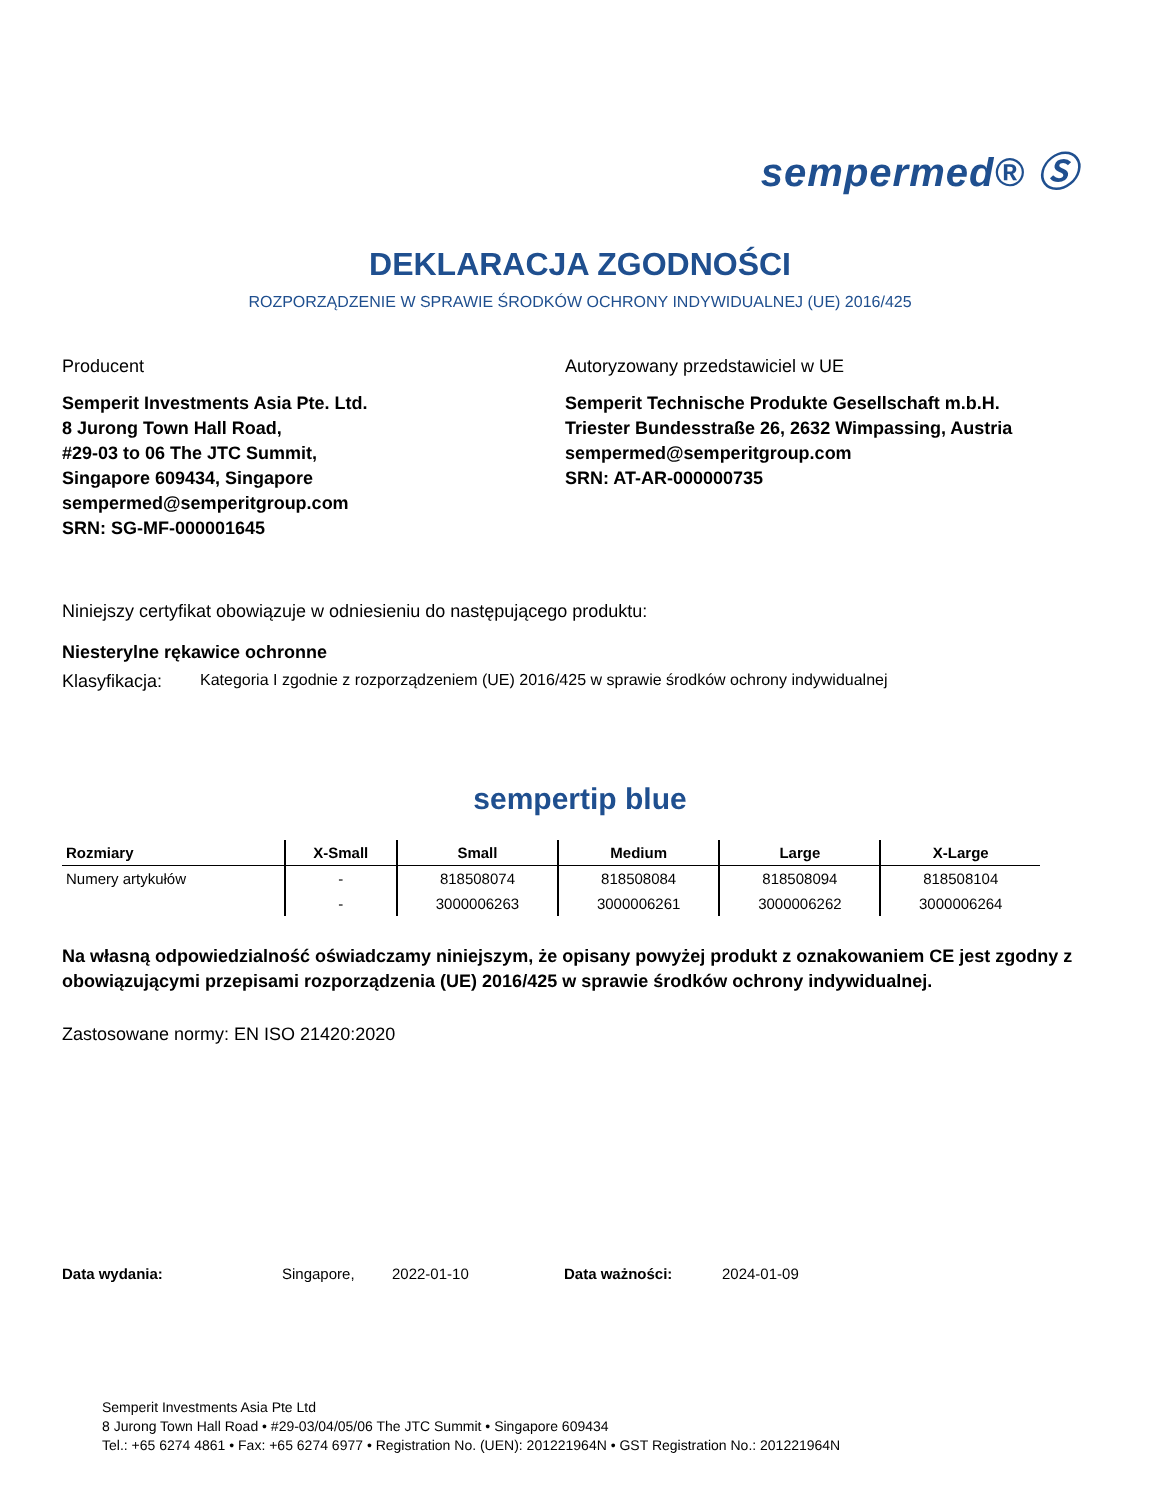sempermed® Ⓢ
DEKLARACJA ZGODNOŚCI
ROZPORZĄDZENIE W SPRAWIE ŚRODKÓW OCHRONY INDYWIDUALNEJ (UE) 2016/425
Producent
Semperit Investments Asia Pte. Ltd.
8 Jurong Town Hall Road,
#29-03 to 06 The JTC Summit,
Singapore 609434, Singapore
sempermed@semperitgroup.com
SRN: SG-MF-000001645
Autoryzowany przedstawiciel w UE
Semperit Technische Produkte Gesellschaft m.b.H.
Triester Bundesstraße 26, 2632 Wimpassing, Austria
sempermed@semperitgroup.com
SRN: AT-AR-000000735
Niniejszy certyfikat obowiązuje w odniesieniu do następującego produktu:
Niesterylne rękawice ochronne
Klasyfikacja: Kategoria I zgodnie z rozporządzeniem (UE) 2016/425 w sprawie środków ochrony indywidualnej
sempertip blue
| Rozmiary | X-Small | Small | Medium | Large | X-Large |
| --- | --- | --- | --- | --- | --- |
| Numery artykułów | - | 818508074 | 818508084 | 818508094 | 818508104 |
| | - | 3000006263 | 3000006261 | 3000006262 | 3000006264 |
Na własną odpowiedzialność oświadczamy niniejszym, że opisany powyżej produkt z oznakowaniem CE jest zgodny z obowiązującymi przepisami rozporządzenia (UE) 2016/425 w sprawie środków ochrony indywidualnej.
Zastosowane normy: EN ISO 21420:2020
Data wydania: Singapore, 2022-01-10 Data ważności: 2024-01-09
Semperit Investments Asia Pte Ltd
8 Jurong Town Hall Road • #29-03/04/05/06 The JTC Summit • Singapore 609434
Tel.: +65 6274 4861 • Fax: +65 6274 6977 • Registration No. (UEN): 201221964N • GST Registration No.: 201221964N